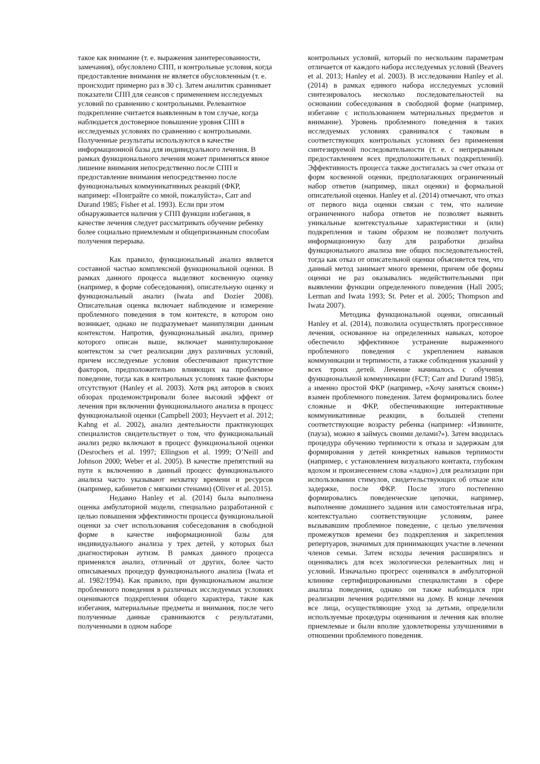такое как внимание (т. е. выражения заинтересованности, замечания), обусловлено СПП, и контрольные условия, когда предоставление внимания не является обусловленным (т. е. происходит примерно раз в 30 с). Затем аналитик сравнивает показатели СПП для сеансов с применением исследуемых условий по сравнению с контрольными. Релевантное подкрепление считается выявленным в том случае, когда наблюдается достоверное повышение уровня СПП в исследуемых условиях по сравнению с контрольными. Полученные результаты используются в качестве информационной базы для индивидуального лечения. В рамках функционального лечения может применяться явное лишение внимания непосредственно после СПП и предоставление внимания непосредственно после функциональных коммуникативных реакций (ФКР, например: «Поиграйте со мной, пожалуйста», Carr and Durand 1985; Fisher et al. 1993). Если при этом обнаруживается наличия у СПП функции избегания, в качестве лечения следует рассматривать обучение ребенку более социально приемлемым и общепризнанным способам получения перерыва.
Как правило, функциональный анализ является составной частью комплексной функциональной оценки. В рамках данного процесса выделяют косвенную оценку (например, в форме собеседования), описательную оценку и функциональный анализ (Iwata and Dozier 2008). Описательная оценка включает наблюдение и измерение проблемного поведения в том контексте, в котором оно возникает, однако не подразумевает манипуляции данным контекстом. Напротив, функциональный анализ, пример которого описан выше, включает манипулирование контекстом за счет реализации двух различных условий, причем исследуемые условия обеспечивают присутствие факторов, предположительно влияющих на проблемное поведение, тогда как в контрольных условиях такие факторы отсутствуют (Hanley et al. 2003). Хотя ряд авторов в своих обзорах продемонстрировали более высокий эффект от лечения при включении функционального анализа в процесс функциональной оценки (Campbell 2003; Heyvaert et al. 2012; Kahng et al. 2002), анализ деятельности практикующих специалистов свидетельствует о том, что функциональный анализ редко включают в процесс функциональной оценки (Desrochers et al. 1997; Ellingson et al. 1999; O’Neill and Johnson 2000; Weber et al. 2005). В качестве препятствий на пути к включению в данный процесс функционального анализа часто указывают нехватку времени и ресурсов (например, кабинетов с мягкими стенами) (Oliver et al. 2015).
Недавно Hanley et al. (2014) была выполнена оценка амбулаторной модели, специально разработанной с целью повышения эффективности процесса функциональной оценки за счет использования собеседования в свободной форме в качестве информационной базы для индивидуального анализа у трех детей, у которых был диагностирован аутизм. В рамках данного процесса применялся анализ, отличный от других, более часто описываемых процедур функционального анализа (Iwata et al. 1982/1994). Как правило, при функциональном анализе проблемного поведения в различных исследуемых условиях оцениваются подкрепления общего характера, такие как избегания, материальные предметы и внимания, после чего полученные данные сравниваются с результатами, полученными в одном наборе
контрольных условий, который по нескольким параметрам отличается от каждого набора исследуемых условий (Beavers et al. 2013; Hanley et al. 2003). В исследовании Hanley et al. (2014) в рамках единого набора исследуемых условий синтезировалось несколько последовательностей на основании собеседования в свободной форме (например, избегание с использованием материальных предметов и внимание). Уровень проблемного поведения в таких исследуемых условиях сравнивался с таковым в соответствующих контрольных условиях без применения синтезируемой последовательности (т. е. с непрерывным предоставлением всех предположительных подкреплений). Эффективность процесса также достигалась за счет отказа от форм косвенной оценки, предполагающих ограниченный набор ответов (например, шкал оценки) и формальной описательной оценки. Hanley et al. (2014) отмечают, что отказ от первого вида оценки связан с тем, что наличие ограниченного набора ответов не позволяет выявить уникальные контекстуальные характеристики и (или) подкрепления и таким образом не позволяет получить информационную базу для разработки дизайна функционального анализа вне общих последовательностей, тогда как отказ от описательной оценки объясняется тем, что данный метод занимает много времени, причем обе формы оценки не раз оказывались недействительными при выявлении функции определенного поведения (Hall 2005; Lerman and Iwata 1993; St. Peter et al. 2005; Thompson and Iwata 2007).
Методика функциональной оценки, описанный Hanley et al. (2014), позволила осуществлять прогрессивное лечения, основанное на определенных навыках, которое обеспечило эффективное устранение выраженного проблемного поведения с укреплением навыков коммуникации и терпимости, а также соблюдения указаний у всех троих детей. Лечение начиналось с обучения функциональной коммуникации (FCT; Carr and Durand 1985), а именно простой ФКР (например, «Хочу заняться своим») взамен проблемного поведения. Затем формировались более сложные и ФКР, обеспечивающие интерактивные коммуникативные реакции, в большей степени соответствующие возрасту ребенка (например: «Извините, (пауза), можно я займусь своими делами?»). Затем вводилась процедура обучению терпимости к отказа и задержкам для формирования у детей конкретных навыков терпимости (например, с установлением визуального контакта, глубоким вдохом и произнесением слова «ладно») для реализации при использовании стимулов, свидетельствующих об отказе или задержке, после ФКР. После этого постепенно формировались поведенческие цепочки, например, выполнение домашнего задания или самостоятельная игра, контекстуально соответствующие условиям, ранее вызывавшим проблемное поведение, с целью увеличения промежутков времени без подкрепления и закрепления репертуаров, значимых для принимающих участие в лечении членов семьи. Затем исходы лечения расширялись и оценивались для всех экологически релевантных лиц и условий. Изначально прогресс оценивался в амбулаторной клинике сертифицированными специалистами в сфере анализа поведения, однако он также наблюдался при реализации лечения родителями на дому. В конце лечения все лица, осуществляющие уход за детьми, определили используемые процедуры оценивания и лечения как вполне приемлемые и были вполне удовлетворены улучшениями в отношении проблемного поведения.